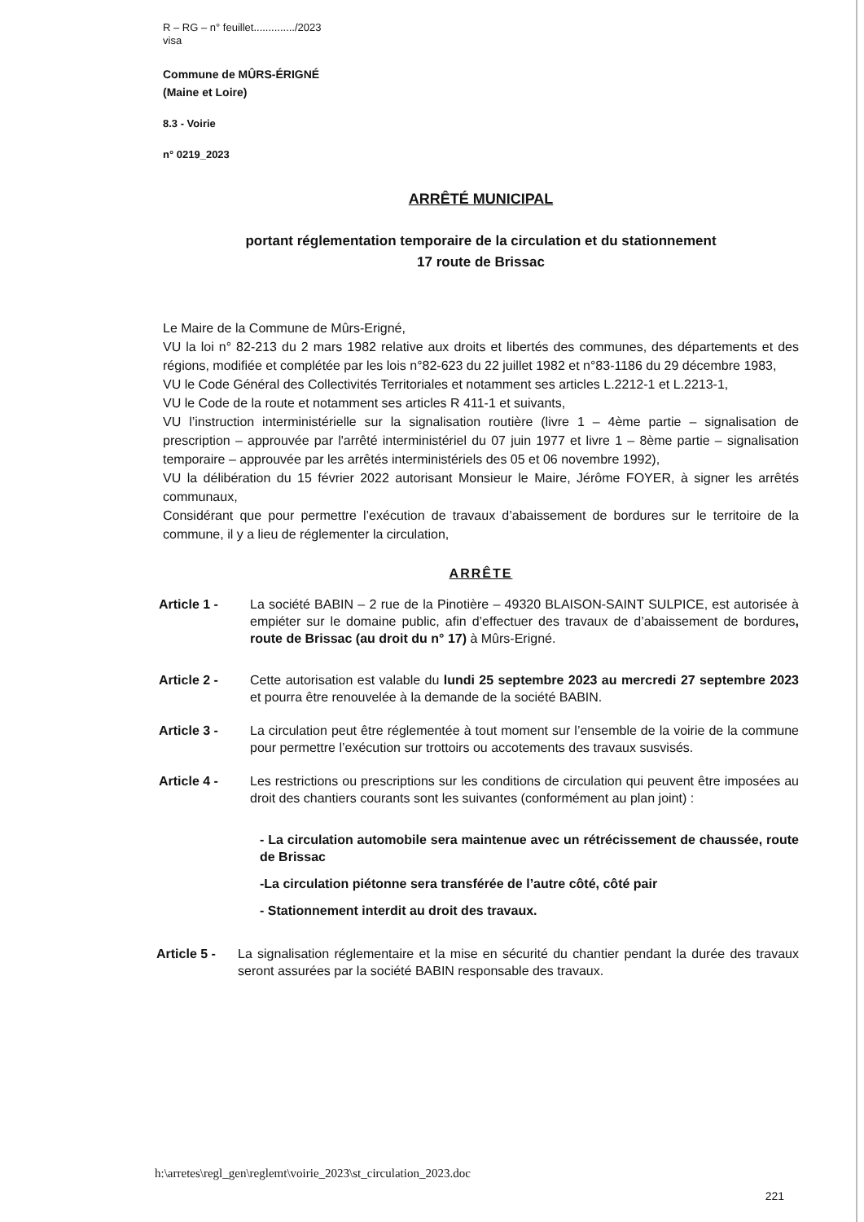R – RG – n° feuillet............../2023
visa
Commune de MÛRS-ÉRIGNÉ
(Maine et Loire)
8.3 - Voirie
n° 0219_2023
ARRÊTÉ MUNICIPAL
portant réglementation temporaire de la circulation et du stationnement
17 route de Brissac
Le Maire de la Commune de Mûrs-Erigné,
VU la loi n° 82-213 du 2 mars 1982 relative aux droits et libertés des communes, des départements et des régions, modifiée et complétée par les lois n°82-623 du 22 juillet 1982 et n°83-1186 du 29 décembre 1983,
VU le Code Général des Collectivités Territoriales et notamment ses articles L.2212-1 et L.2213-1,
VU le Code de la route et notamment ses articles R 411-1 et suivants,
VU l’instruction interministérielle sur la signalisation routière (livre 1 – 4ème partie – signalisation de prescription – approuvée par l'arrêté interministériel du 07 juin 1977 et livre 1 – 8ème partie – signalisation temporaire – approuvée par les arrêtés interministériels des 05 et 06 novembre 1992),
VU la délibération du 15 février 2022 autorisant Monsieur le Maire, Jérôme FOYER, à signer les arrêtés communaux,
Considérant que pour permettre l’exécution de travaux d’abaissement de bordures sur le territoire de la commune, il y a lieu de réglementer la circulation,
ARRÊTE
Article 1 - La société BABIN – 2 rue de la Pinotière – 49320 BLAISON-SAINT SULPICE, est autorisée à empiéter sur le domaine public, afin d’effectuer des travaux de d’abaissement de bordures, route de Brissac (au droit du n° 17) à Mûrs-Erigné.
Article 2 - Cette autorisation est valable du lundi 25 septembre 2023 au mercredi 27 septembre 2023 et pourra être renouvelée à la demande de la société BABIN.
Article 3 - La circulation peut être réglementée à tout moment sur l’ensemble de la voirie de la commune pour permettre l’exécution sur trottoirs ou accotements des travaux susvisés.
Article 4 - Les restrictions ou prescriptions sur les conditions de circulation qui peuvent être imposées au droit des chantiers courants sont les suivantes (conformément au plan joint) :
- La circulation automobile sera maintenue avec un rétrécissement de chaussée, route de Brissac
-La circulation piétonne sera transférée de l’autre côté, côté pair
- Stationnement interdit au droit des travaux.
Article 5 -
La signalisation réglementaire et la mise en sécurité du chantier pendant la durée des travaux seront assurées par la société BABIN responsable des travaux.
h:\arretes\regl_gen\reglemt\voirie_2023\st_circulation_2023.doc
221